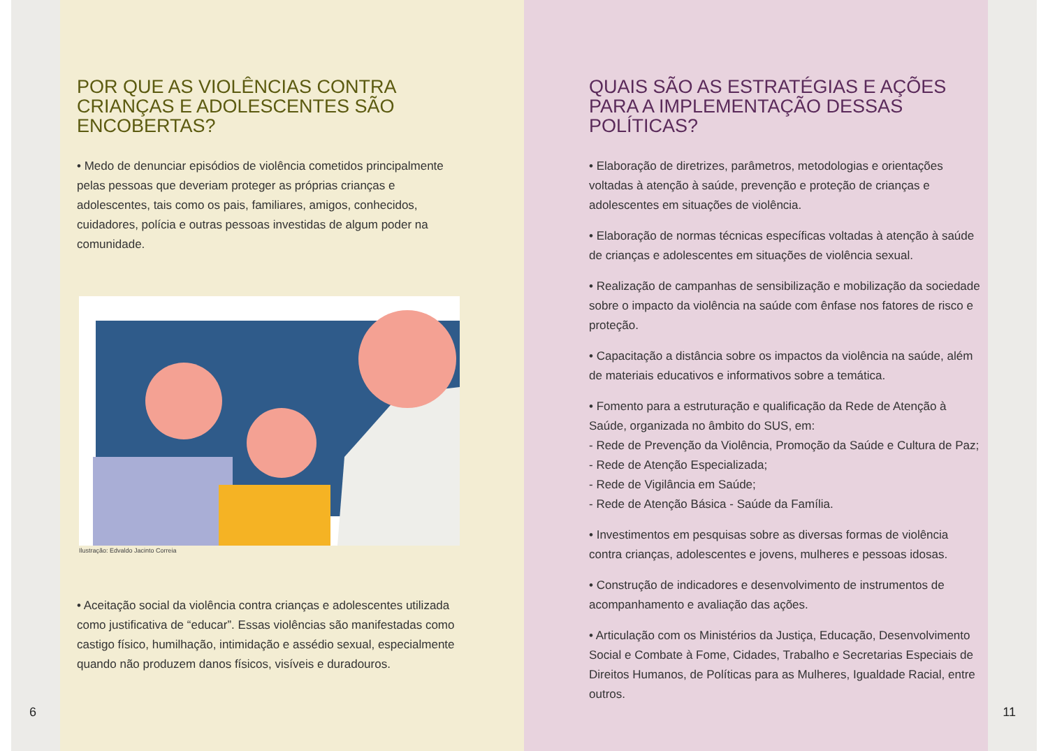POR QUE AS VIOLÊNCIAS CONTRA CRIANÇAS E ADOLESCENTES SÃO ENCOBERTAS?
• Medo de denunciar episódios de violência cometidos principalmente pelas pessoas que deveriam proteger as próprias crianças e adolescentes, tais como os pais, familiares, amigos, conhecidos, cuidadores, polícia e outras pessoas investidas de algum poder na comunidade.
Ilustração: Edvaldo Jacinto Correia
• Aceitação social da violência contra crianças e adolescentes utilizada como justificativa de “educar”. Essas violências são manifestadas como castigo físico, humilhação, intimidação e assédio sexual, especialmente quando não produzem danos físicos, visíveis e duradouros.
6
QUAIS SÃO AS ESTRATÉGIAS E AÇÕES PARA A IMPLEMENTAÇÃO DESSAS POLÍTICAS?
• Elaboração de diretrizes, parâmetros, metodologias e orientações voltadas à atenção à saúde, prevenção e proteção de crianças e adolescentes em situações de violência.
• Elaboração de normas técnicas específicas voltadas à atenção à saúde de crianças e adolescentes em situações de violência sexual.
• Realização de campanhas de sensibilização e mobilização da sociedade sobre o impacto da violência na saúde com ênfase nos fatores de risco e proteção.
• Capacitação a distância sobre os impactos da violência na saúde, além de materiais educativos e informativos sobre a temática.
• Fomento para a estruturação e qualificação da Rede de Atenção à Saúde, organizada no âmbito do SUS, em:
- Rede de Prevenção da Violência, Promoção da Saúde e Cultura de Paz;
- Rede de Atenção Especializada;
- Rede de Vigilância em Saúde;
- Rede de Atenção Básica - Saúde da Família.
• Investimentos em pesquisas sobre as diversas formas de violência contra crianças, adolescentes e jovens, mulheres e pessoas idosas.
• Construção de indicadores e desenvolvimento de instrumentos de acompanhamento e avaliação das ações.
• Articulação com os Ministérios da Justiça, Educação, Desenvolvimento Social e Combate à Fome, Cidades, Trabalho e Secretarias Especiais de Direitos Humanos, de Políticas para as Mulheres, Igualdade Racial, entre outros.
11